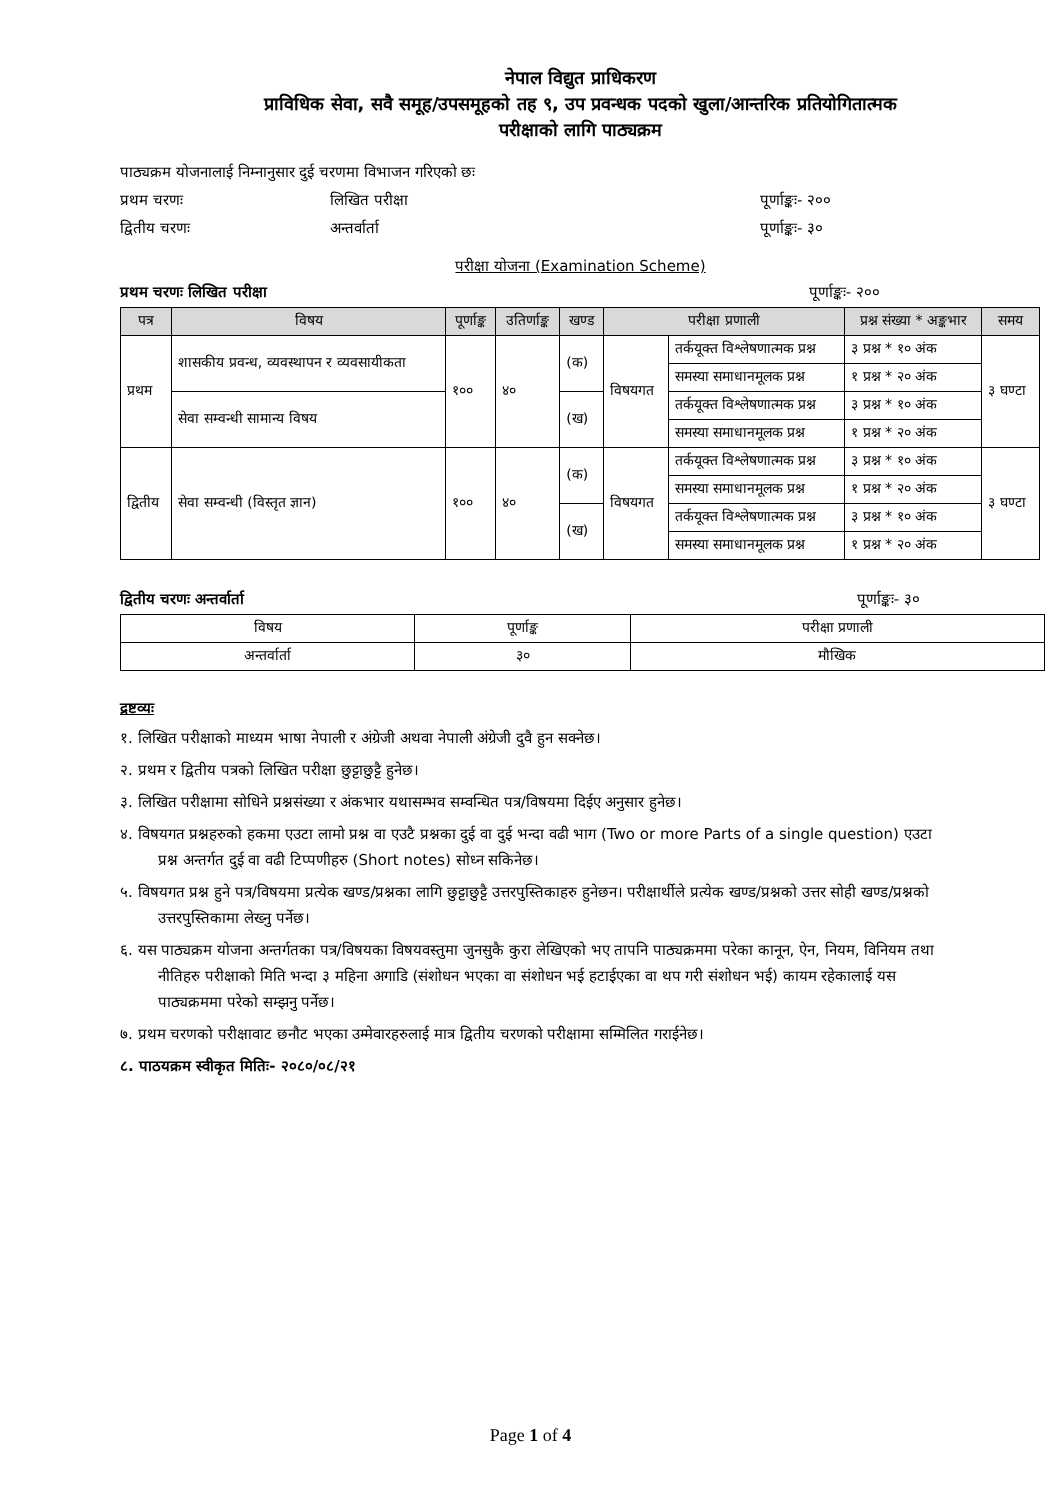नेपाल विद्युत प्राधिकरण
प्राविधिक सेवा, सवै समूह/उपसमूहको तह ९, उप प्रवन्धक पदको खुला/आन्तरिक प्रतियोगितात्मक
परीक्षाको लागि पाठ्यक्रम
पाठ्यक्रम योजनालाई निम्नानुसार दुई चरणमा विभाजन गरिएको छः
प्रथम चरणः लिखित परीक्षा पूर्णाङ्कः- २००
द्वितीय चरणः अन्तर्वार्ता पूर्णाङ्कः- ३०
परीक्षा योजना (Examination Scheme)
प्रथम चरणः लिखित परीक्षा पूर्णाङ्कः- २००
| पत्र | विषय | पूर्णाङ्क | उतिर्णाङ्क | खण्ड | परीक्षा प्रणाली | | प्रश्न संख्या * अङ्कभार | समय |
| --- | --- | --- | --- | --- | --- | --- | --- | --- |
| प्रथम | शासकीय प्रवन्ध, व्यवस्थापन र व्यवसायीकता | १०० | ४० | (क) | विषयगत | तर्कयूक्त विश्लेषणात्मक प्रश्न | ३ प्रश्न * १० अंक | ३ घण्टा |
| | | | | | | समस्या समाधानमूलक प्रश्न | १ प्रश्न * २० अंक | |
| | सेवा सम्वन्धी सामान्य विषय | | | (ख) | | तर्कयूक्त विश्लेषणात्मक प्रश्न | ३ प्रश्न * १० अंक | |
| | | | | | | समस्या समाधानमूलक प्रश्न | १ प्रश्न * २० अंक | |
| द्वितीय | सेवा सम्वन्धी (विस्तृत ज्ञान) | १०० | ४० | (क) | विषयगत | तर्कयूक्त विश्लेषणात्मक प्रश्न | ३ प्रश्न * १० अंक | ३ घण्टा |
| | | | | | | समस्या समाधानमूलक प्रश्न | १ प्रश्न * २० अंक | |
| | | | | (ख) | | तर्कयूक्त विश्लेषणात्मक प्रश्न | ३ प्रश्न * १० अंक | |
| | | | | | | समस्या समाधानमूलक प्रश्न | १ प्रश्न * २० अंक | |
द्वितीय चरणः अन्तर्वार्ता पूर्णाङ्कः- ३०
| विषय | पूर्णाङ्क | परीक्षा प्रणाली |
| --- | --- | --- |
| अन्तर्वार्ता | ३० | मौखिक |
द्रष्टव्यः
१. लिखित परीक्षाको माध्यम भाषा नेपाली र अंग्रेजी अथवा नेपाली अंग्रेजी दुवै हुन सक्नेछ।
२. प्रथम र द्वितीय पत्रको लिखित परीक्षा छुट्टाछुट्टै हुनेछ।
३. लिखित परीक्षामा सोधिने प्रश्नसंख्या र अंकभार यथासम्भव सम्वन्धित पत्र/विषयमा दिईए अनुसार हुनेछ।
४. विषयगत प्रश्नहरुको हकमा एउटा लामो प्रश्न वा एउटै प्रश्नका दुई वा दुई भन्दा वढी भाग (Two or more Parts of a single question) एउटा प्रश्न अन्तर्गत दुई वा वढी टिप्पणीहरु (Short notes) सोध्न सकिनेछ।
५. विषयगत प्रश्न हुने पत्र/विषयमा प्रत्येक खण्ड/प्रश्नका लागि छुट्टाछुट्टै उत्तरपुस्तिकाहरु हुनेछन। परीक्षार्थीले प्रत्येक खण्ड/प्रश्नको उत्तर सोही खण्ड/प्रश्नको उत्तरपुस्तिकामा लेख्नु पर्नेछ।
६. यस पाठ्यक्रम योजना अन्तर्गतका पत्र/विषयका विषयवस्तुमा जुनसुकै कुरा लेखिएको भए तापनि पाठ्यक्रममा परेका कानून, ऐन, नियम, विनियम तथा नीतिहरु परीक्षाको मिति भन्दा ३ महिना अगाडि (संशोधन भएका वा संशोधन भई हटाईएका वा थप गरी संशोधन भई) कायम रहेकालाई यस पाठ्यक्रममा परेको सम्झनु पर्नेछ।
७. प्रथम चरणको परीक्षावाट छनौट भएका उम्मेवारहरुलाई मात्र द्वितीय चरणको परीक्षामा सम्मिलित गराईनेछ।
८. पाठयक्रम स्वीकृत मितिः- २०८०/०८/२१
Page 1 of 4